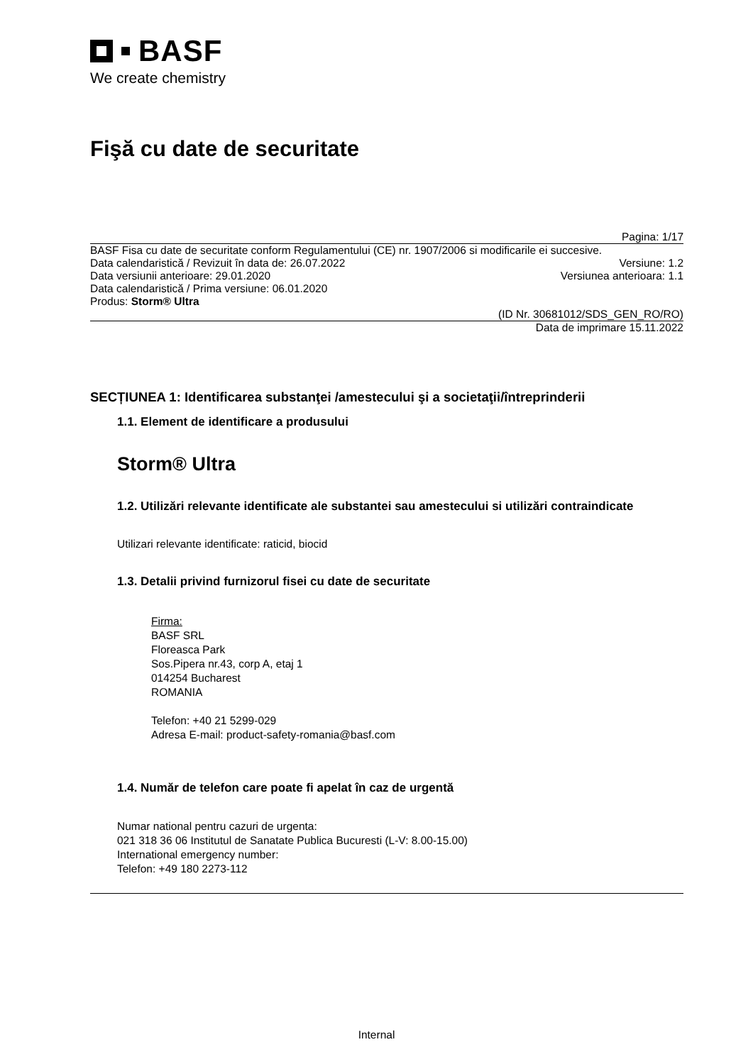BASF
We create chemistry
Fişă cu date de securitate
Pagina: 1/17
BASF Fisa cu date de securitate conform Regulamentului (CE) nr. 1907/2006 si modificarile ei succesive.
Data calendaristică / Revizuit în data de: 26.07.2022 Versiune: 1.2
Data versiunii anterioare: 29.01.2020 Versiunea anterioara: 1.1
Data calendaristică / Prima versiune: 06.01.2020
Produs: Storm® Ultra
(ID Nr. 30681012/SDS_GEN_RO/RO)
Data de imprimare 15.11.2022
SECȚIUNEA 1: Identificarea substanţei /amestecului şi a societaţii/întreprinderii
1.1. Element de identificare a produsului
Storm® Ultra
1.2. Utilizări relevante identificate ale substantei sau amestecului si utilizări contraindicate
Utilizari relevante identificate: raticid, biocid
1.3. Detalii privind furnizorul fisei cu date de securitate
Firma:
BASF SRL
Floreasca Park
Sos.Pipera nr.43, corp A, etaj 1
014254 Bucharest
ROMANIA
Telefon: +40 21 5299-029
Adresa E-mail: product-safety-romania@basf.com
1.4. Număr de telefon care poate fi apelat în caz de urgentă
Numar national pentru cazuri de urgenta:
021 318 36 06 Institutul de Sanatate Publica Bucuresti (L-V: 8.00-15.00)
International emergency number:
Telefon: +49 180 2273-112
Internal